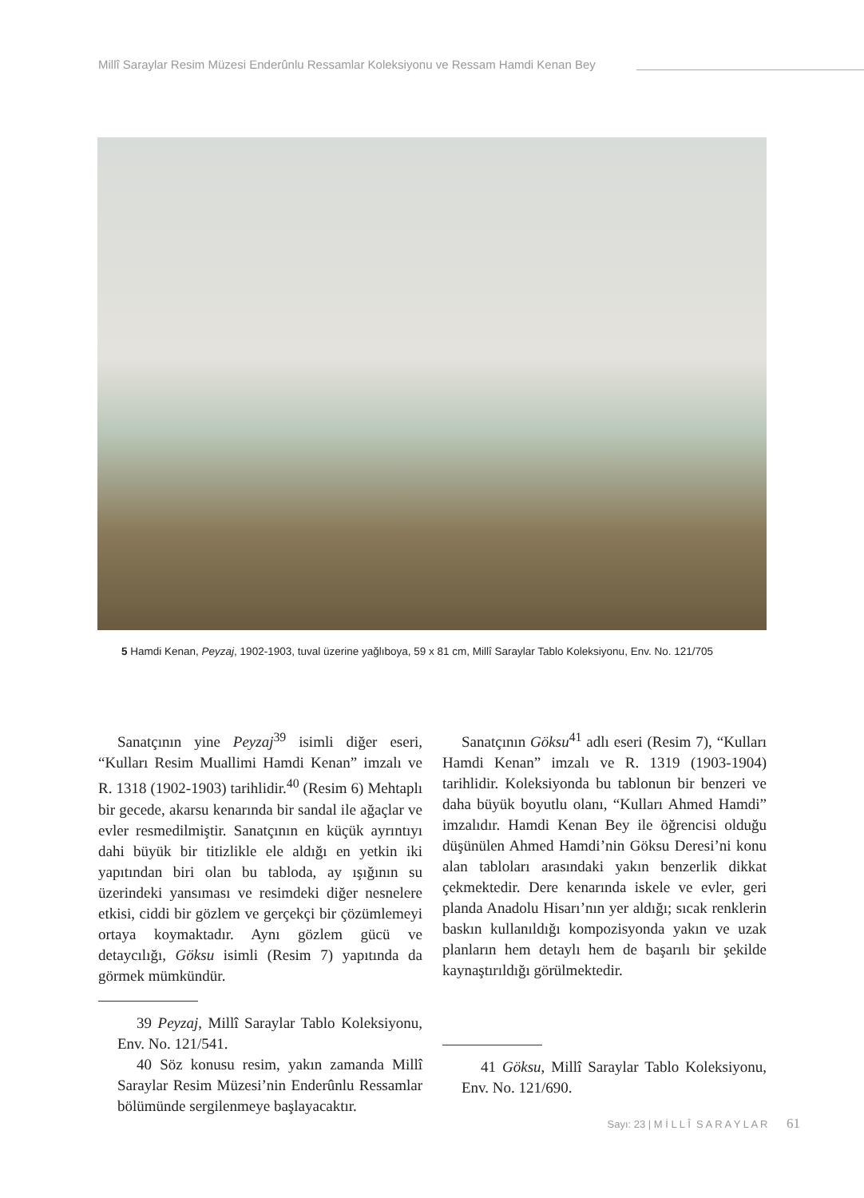Millî Saraylar Resim Müzesi Enderûnlu Ressamlar Koleksiyonu ve Ressam Hamdi Kenan Bey
5 Hamdi Kenan, Peyzaj, 1902-1903, tuval üzerine yağlıboya, 59 x 81 cm, Millî Saraylar Tablo Koleksiyonu, Env. No. 121/705
Sanatçının yine Peyzaj<sup>39</sup> isimli diğer eseri, “Kulları Resim Muallimi Hamdi Kenan” imzalı ve R. 1318 (1902-1903) tarihlidir.<sup>40</sup> (Resim 6) Mehtaplı bir gecede, akarsu kenarında bir sandal ile ağaçlar ve evler resmedilmiştir. Sanatçının en küçük ayrıntıyı dahi büyük bir titizlikle ele aldığı en yetkin iki yapıtından biri olan bu tabloda, ay ışığının su üzerindeki yansıması ve resimdeki diğer nesnelere etkisi, ciddi bir gözlem ve gerçekçi bir çözümlemeyi ortaya koymaktadır. Aynı gözlem gücü ve detaycılığı, Göksu isimli (Resim 7) yapıtında da görmek mümkündür.
39 Peyzaj, Millî Saraylar Tablo Koleksiyonu, Env. No. 121/541.
40 Söz konusu resim, yakın zamanda Millî Saraylar Resim Müzesi’nin Enderûnlu Ressamlar bölümünde sergilenmeye başlayacaktır.
Sanatçının Göksu<sup>41</sup> adlı eseri (Resim 7), “Kulları Hamdi Kenan” imzalı ve R. 1319 (1903-1904) tarihlidir. Koleksiyonda bu tablonun bir benzeri ve daha büyük boyutlu olanı, “Kulları Ahmed Hamdi” imzalıdır. Hamdi Kenan Bey ile öğrencisi olduğu düşünülen Ahmed Hamdi’nin Göksu Deresi’ni konu alan tabloları arasındaki yakın benzerlik dikkat çekmektedir. Dere kenarında iskele ve evler, geri planda Anadolu Hisarı’nın yer aldığı; sıcak renklerin baskın kullanıldığı kompozisyonda yakın ve uzak planların hem detaylı hem de başarılı bir şekilde kaynaştırıldığı görülmektedir.
41 Göksu, Millî Saraylar Tablo Koleksiyonu, Env. No. 121/690.
Sayı: 23 | M İ L L Î S A R A Y L A R 61